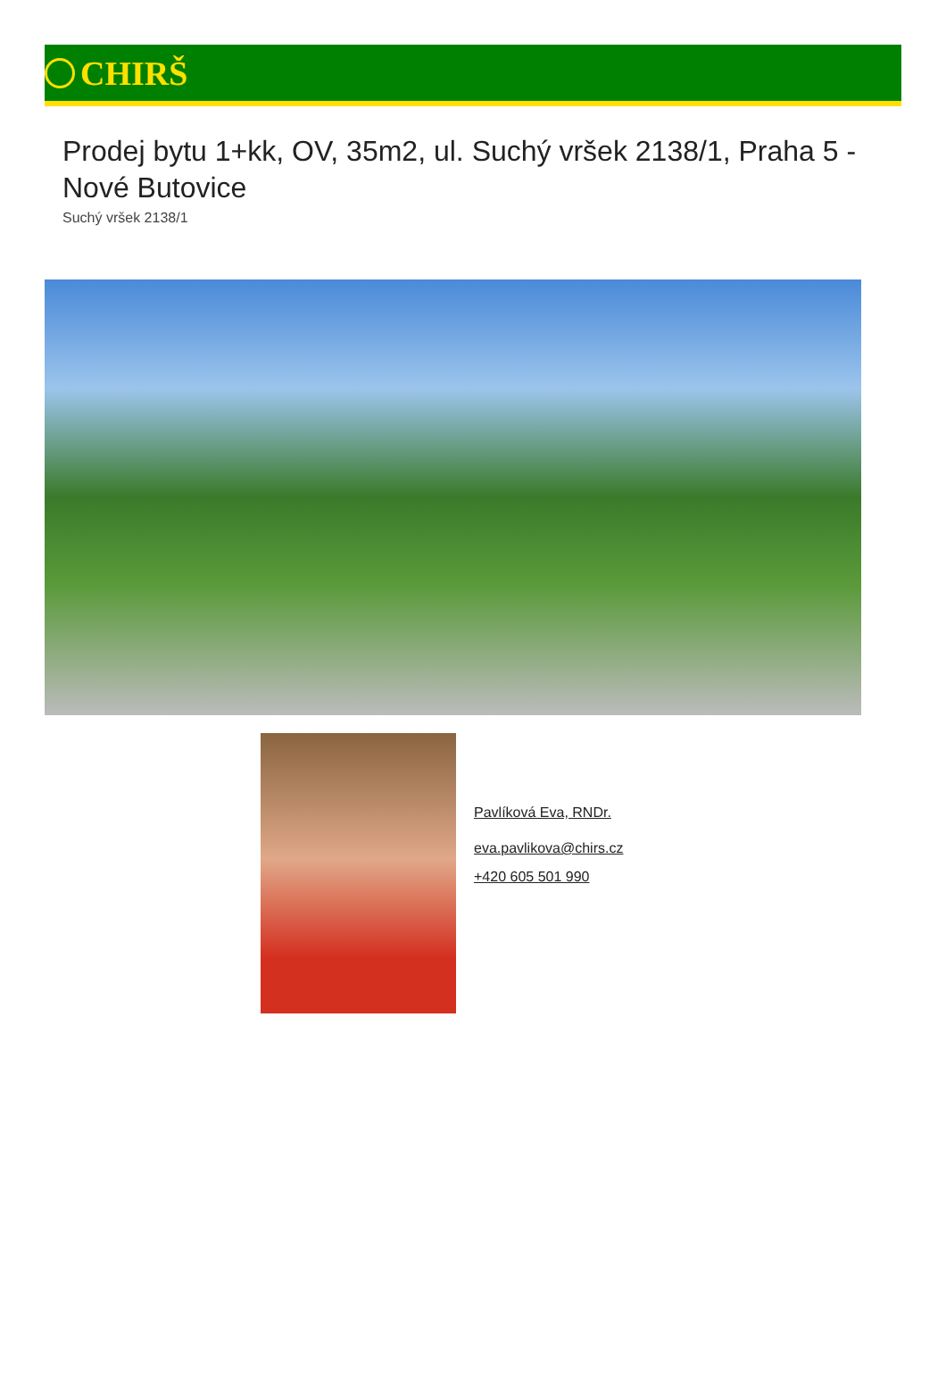CHIRŠ
Prodej bytu 1+kk, OV, 35m2, ul. Suchý vršek 2138/1, Praha 5 - Nové Butovice
Suchý vršek 2138/1
Pavlíková Eva, RNDr.
eva.pavlikova@chirs.cz
+420 605 501 990